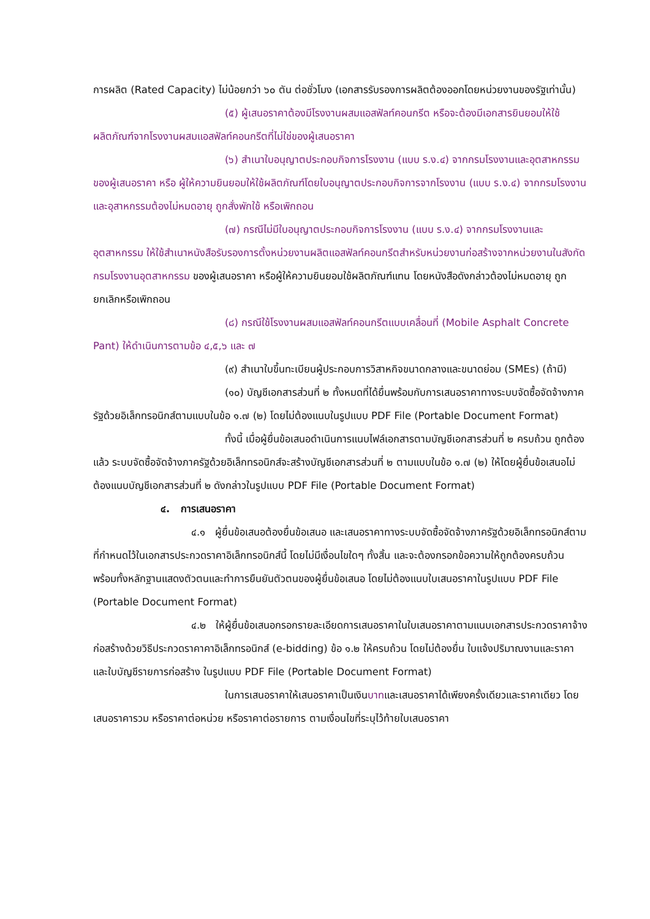การผลิต (Rated Capacity) ไม่น้อยกว่า ๖๐ ตัน ต่อชั่วโมง (เอกสารรับรองการผลิตต้องออกโดยหน่วยงานของรัฐเท่านั้น)
(๕) ผู้เสนอราคาต้องมีโรงงานผสมแอสฟัลท์คอนกรีต หรือจะต้องมีเอกสารยินยอมให้ใช้ผลิตภัณฑ์จากโรงงานผสมแอสฟัลท์คอนกรีตที่ไม่ใช่ของผู้เสนอราคา
(๖) สำเนาใบอนุญาตประกอบกิจการโรงงาน (แบบ ร.ง.๔) จากกรมโรงงานและอุตสาหกรรมของผู้เสนอราคา หรือ ผู้ให้ความยินยอมให้ใช้ผลิตภัณฑ์โดยใบอนุญาตประกอบกิจการจากโรงงาน (แบบ ร.ง.๔) จากกรมโรงงานและอุสาหกรรมต้องไม่หมดอายุ ถูกสั่งพักใช้ หรือเพิกถอน
(๗) กรณีไม่มีใบอนุญาตประกอบกิจการโรงงาน (แบบ ร.ง.๔) จากกรมโรงงานและอุตสาหกรรม ให้ใช้สำเนาหนังสือรับรองการตั้งหน่วยงานผลิตแอสฟัลท์คอนกรีตสำหรับหน่วยงานก่อสร้างจากหน่วยงานในสังกัดกรมโรงงานอุตสาหกรรม ของผู้เสนอราคา หรือผู้ให้ความยินยอมใช้ผลิตภัณฑ์แทน โดยหนังสือดังกล่าวต้องไม่หมดอายุ ถูกยกเลิกหรือเพิกถอน
(๘) กรณีใช้โรงงานผสมแอสฟัลท์คอนกรีตแบบเคลื่อนที่ (Mobile Asphalt Concrete Pant) ให้ดำเนินการตามข้อ ๔,๕,๖ และ ๗
(๙) สำเนาใบขึ้นทะเบียนผู้ประกอบการวิสาหกิจขนาดกลางและขนาดย่อม (SMEs) (ถ้ามี)
(๑๐) บัญชีเอกสารส่วนที่ ๒ ทั้งหมดที่ได้ยื่นพร้อมกับการเสนอราคาทางระบบจัดซื้อจัดจ้างภาครัฐด้วยอิเล็กทรอนิกส์ตามแบบในข้อ ๑.๗ (๒) โดยไม่ต้องแนบในรูปแบบ PDF File (Portable Document Format)
ทั้งนี้ เมื่อผู้ยื่นข้อเสนอดำเนินการแนบไฟล์เอกสารตามบัญชีเอกสารส่วนที่ ๒ ครบถ้วน ถูกต้องแล้ว ระบบจัดซื้อจัดจ้างภาครัฐด้วยอิเล็กทรอนิกส์จะสร้างบัญชีเอกสารส่วนที่ ๒ ตามแบบในข้อ ๑.๗ (๒) ให้โดยผู้ยื่นข้อเสนอไม่ต้องแนบบัญชีเอกสารส่วนที่ ๒ ดังกล่าวในรูปแบบ PDF File (Portable Document Format)
๔. การเสนอราคา
๔.๑ ผู้ยื่นข้อเสนอต้องยื่นข้อเสนอ และเสนอราคาทางระบบจัดซื้อจัดจ้างภาครัฐด้วยอิเล็กทรอนิกส์ตามที่กำหนดไว้ในเอกสารประกวดราคาอิเล็กทรอนิกส์นี้ โดยไม่มีเงื่อนไขใดๆ ทั้งสิ้น และจะต้องกรอกข้อความให้ถูกต้องครบถ้วน พร้อมทั้งหลักฐานแสดงตัวตนและทำการยืนยันตัวตนของผู้ยื่นข้อเสนอ โดยไม่ต้องแนบใบเสนอราคาในรูปแบบ PDF File (Portable Document Format)
๔.๒ ให้ผู้ยื่นข้อเสนอกรอกรายละเอียดการเสนอราคาในใบเสนอราคาตามแนบเอกสารประกวดราคาจ้างก่อสร้างด้วยวิธีประกวดราคาคาอิเล็กทรอนิกส์ (e-bidding) ข้อ ๑.๒ ให้ครบถ้วน โดยไม่ต้องยื่น ใบแจ้งปริมาณงานและราคาและใบบัญชีรายการก่อสร้าง ในรูปแบบ PDF File (Portable Document Format)
ในการเสนอราคาให้เสนอราคาเป็นเงินบาทและเสนอราคาได้เพียงครั้งเดียวและราคาเดียว โดยเสนอราคารวม หรือราคาต่อหน่วย หรือราคาต่อรายการ ตามเงื่อนไขที่ระบุไว้ท้ายใบเสนอราคา